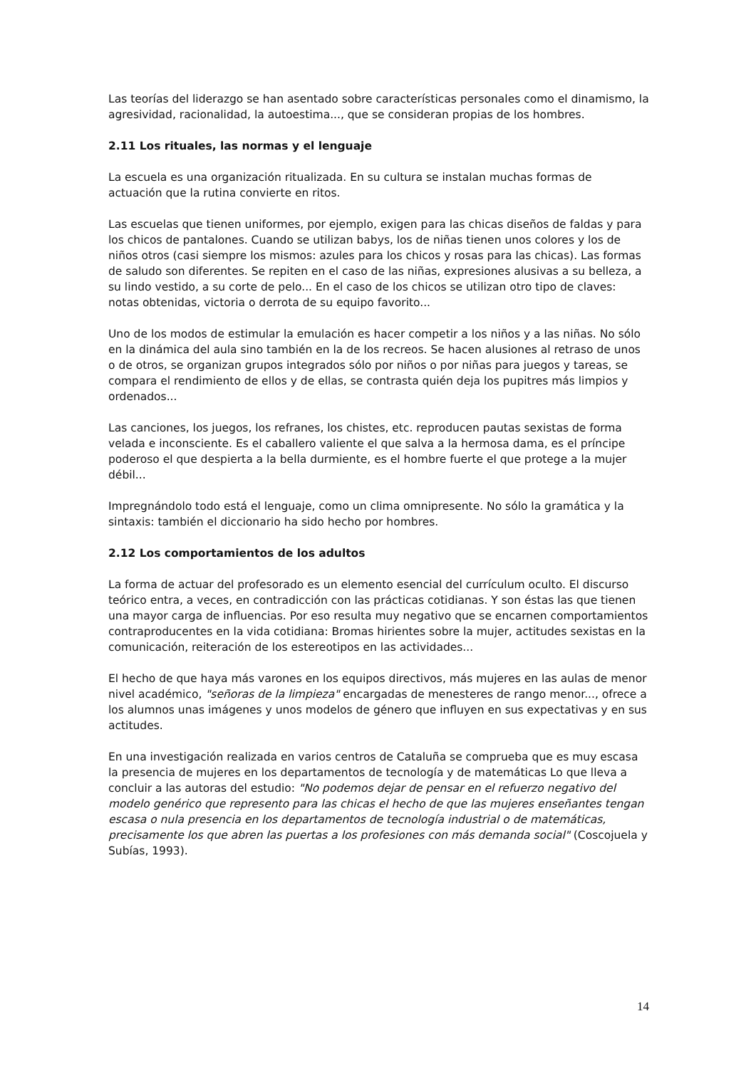Las teorías del liderazgo se han asentado sobre características personales como el dinamismo, la agresividad, racionalidad, la autoestima..., que se consideran propias de los hombres.
2.11 Los rituales, las normas y el lenguaje
La escuela es una organización ritualizada. En su cultura se instalan muchas formas de actuación que la rutina convierte en ritos.
Las escuelas que tienen uniformes, por ejemplo, exigen para las chicas diseños de faldas y para los chicos de pantalones. Cuando se utilizan babys, los de niñas tienen unos colores y los de niños otros (casi siempre los mismos: azules para los chicos y rosas para las chicas). Las formas de saludo son diferentes. Se repiten en el caso de las niñas, expresiones alusivas a su belleza, a su lindo vestido, a su corte de pelo... En el caso de los chicos se utilizan otro tipo de claves: notas obtenidas, victoria o derrota de su equipo favorito...
Uno de los modos de estimular la emulación es hacer competir a los niños y a las niñas. No sólo en la dinámica del aula sino también en la de los recreos. Se hacen alusiones al retraso de unos o de otros, se organizan grupos integrados sólo por niños o por niñas para juegos y tareas, se compara el rendimiento de ellos y de ellas, se contrasta quién deja los pupitres más limpios y ordenados...
Las canciones, los juegos, los refranes, los chistes, etc. reproducen pautas sexistas de forma velada e inconsciente. Es el caballero valiente el que salva a la hermosa dama, es el príncipe poderoso el que despierta a la bella durmiente, es el hombre fuerte el que protege a la mujer débil...
Impregnándolo todo está el lenguaje, como un clima omnipresente. No sólo la gramática y la sintaxis: también el diccionario ha sido hecho por hombres.
2.12 Los comportamientos de los adultos
La forma de actuar del profesorado es un elemento esencial del currículum oculto. El discurso teórico entra, a veces, en contradicción con las prácticas cotidianas. Y son éstas las que tienen una mayor carga de influencias. Por eso resulta muy negativo que se encarnen comportamientos contraproducentes en la vida cotidiana: Bromas hirientes sobre la mujer, actitudes sexistas en la comunicación, reiteración de los estereotipos en las actividades...
El hecho de que haya más varones en los equipos directivos, más mujeres en las aulas de menor nivel académico, "señoras de la limpieza" encargadas de menesteres de rango menor..., ofrece a los alumnos unas imágenes y unos modelos de género que influyen en sus expectativas y en sus actitudes.
En una investigación realizada en varios centros de Cataluña se comprueba que es muy escasa la presencia de mujeres en los departamentos de tecnología y de matemáticas Lo que lleva a concluir a las autoras del estudio: "No podemos dejar de pensar en el refuerzo negativo del modelo genérico que represento para las chicas el hecho de que las mujeres enseñantes tengan escasa o nula presencia en los departamentos de tecnología industrial o de matemáticas, precisamente los que abren las puertas a los profesiones con más demanda social" (Coscojuela y Subías, 1993).
14